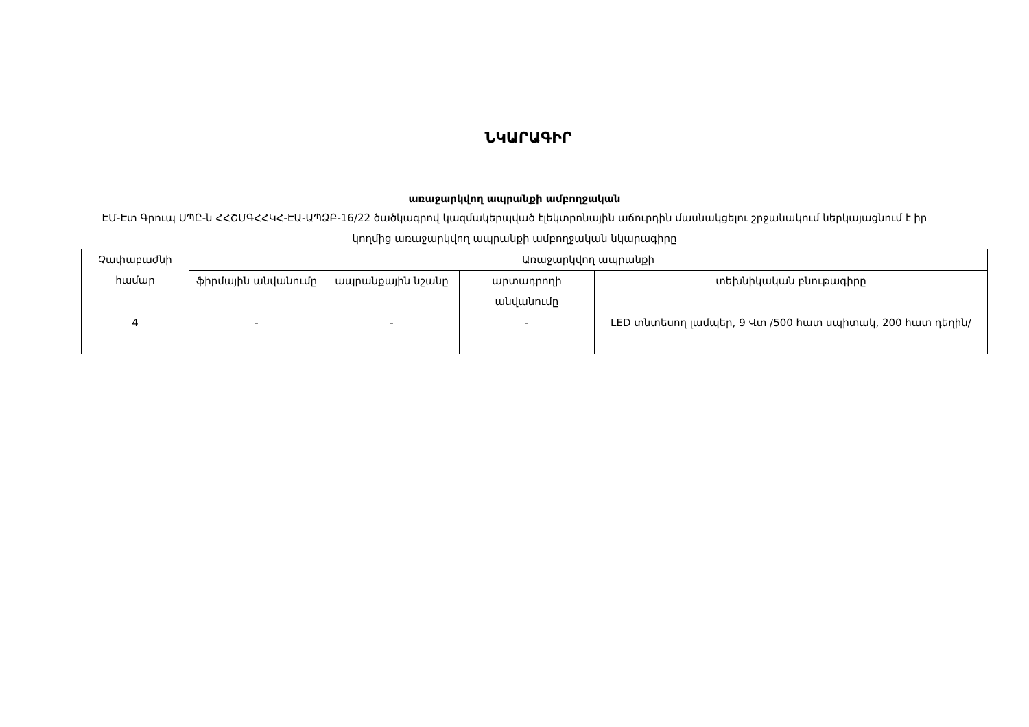ՆԿԱՐԱԳԻՐ
առաջարկվող ապրանքի ամբողջական
ԷՄ-Էտ Գրուպ ՍՊԸ-ն ՀՀՇՄԳՀՀԿՀ-ԷԱ-ԱՊՁԲ-16/22 ծածկագրով կազմակերպված էլեկտրոնային աճուրդին մասնակցելու շրջանակում ներկայացնում է իր կողմից առաջարկվող ապրանքի ամբողջական նկարագիրը
| Չափաբաժնի համար | Առաջարկվող ապրանքի | | | |
| --- | --- | --- | --- | --- |
| | ֆիրմային անվանումը | ապրանքային նշանը | արտադրողի անվանումը | տեխնիկական բնութագիրը |
| 4 | - | - | - | LED տնտեսող լամպեր, 9 Վտ /500 հատ սպիտակ, 200 հատ դեղին/ |